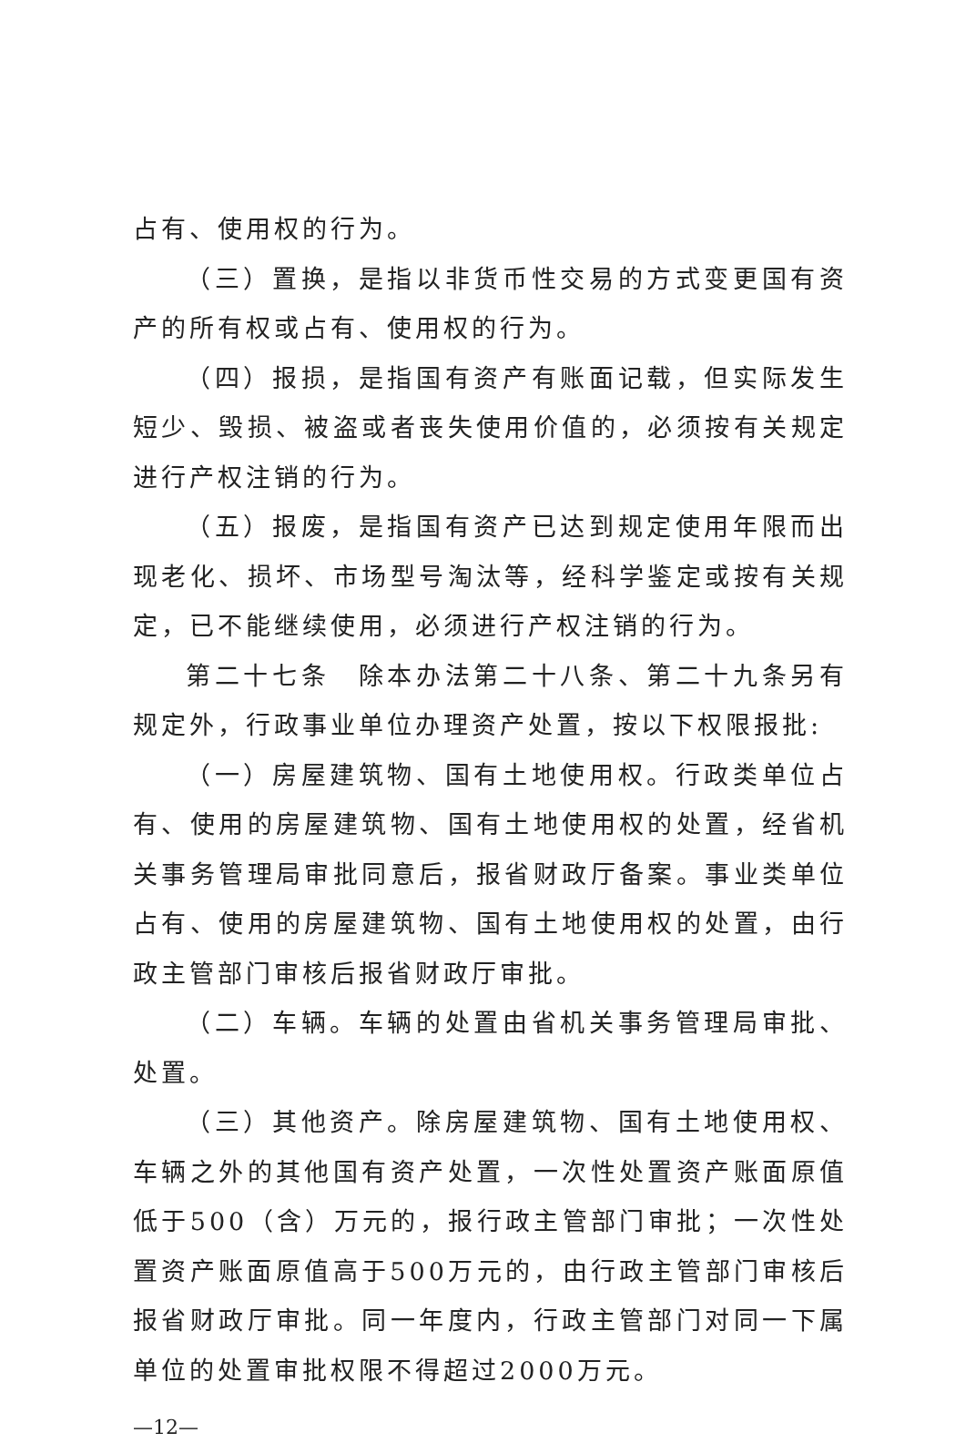占有、使用权的行为。
（三）置换，是指以非货币性交易的方式变更国有资产的所有权或占有、使用权的行为。
（四）报损，是指国有资产有账面记载，但实际发生短少、毁损、被盗或者丧失使用价值的，必须按有关规定进行产权注销的行为。
（五）报废，是指国有资产已达到规定使用年限而出现老化、损坏、市场型号淘汰等，经科学鉴定或按有关规定，已不能继续使用，必须进行产权注销的行为。
第二十七条　除本办法第二十八条、第二十九条另有规定外，行政事业单位办理资产处置，按以下权限报批:
（一）房屋建筑物、国有土地使用权。行政类单位占有、使用的房屋建筑物、国有土地使用权的处置，经省机关事务管理局审批同意后，报省财政厅备案。事业类单位占有、使用的房屋建筑物、国有土地使用权的处置，由行政主管部门审核后报省财政厅审批。
（二）车辆。车辆的处置由省机关事务管理局审批、处置。
（三）其他资产。除房屋建筑物、国有土地使用权、车辆之外的其他国有资产处置，一次性处置资产账面原值低于500（含）万元的，报行政主管部门审批；一次性处置资产账面原值高于500万元的，由行政主管部门审核后报省财政厅审批。同一年度内，行政主管部门对同一下属单位的处置审批权限不得超过2000万元。
—12—